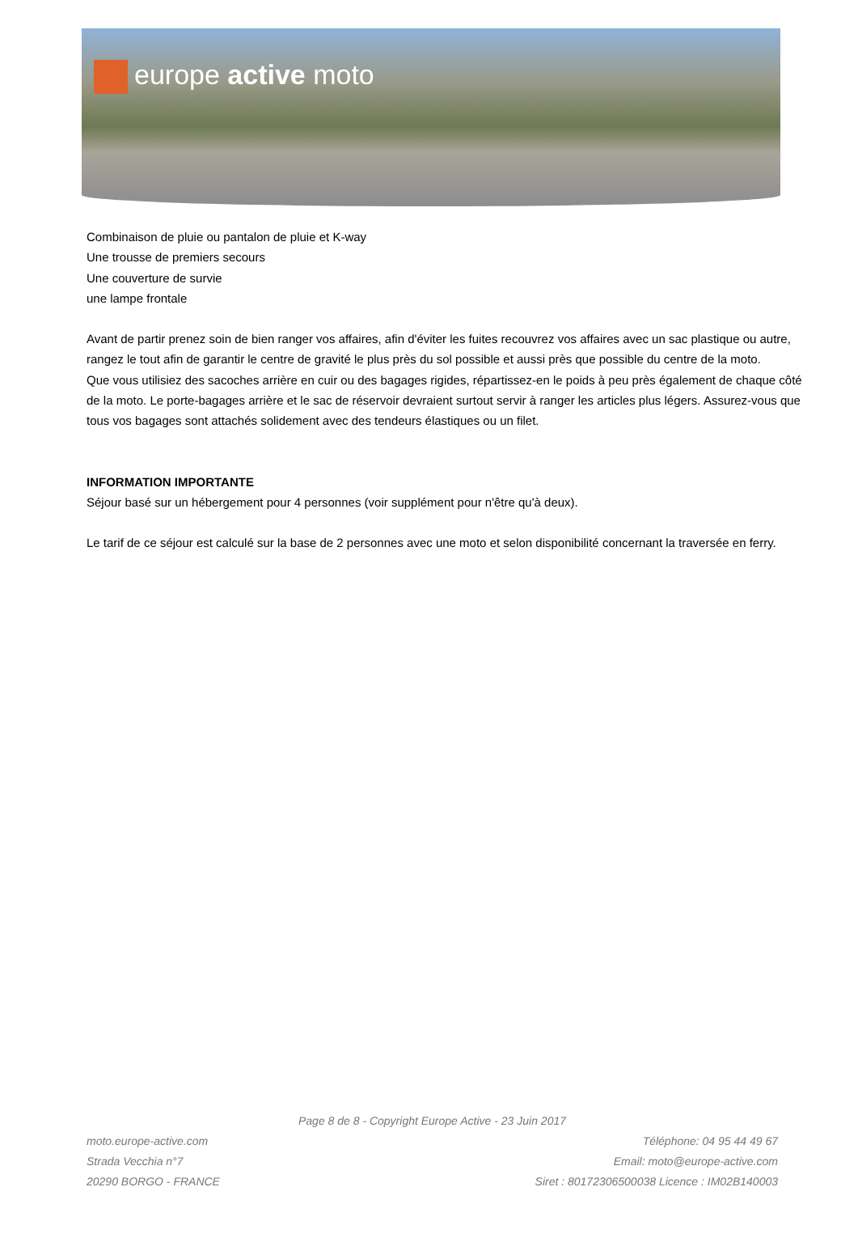europe active moto
Combinaison de pluie ou pantalon de pluie et K-way
Une trousse de premiers secours
Une couverture de survie
une lampe frontale
Avant de partir prenez soin de bien ranger vos affaires, afin d'éviter les fuites recouvrez vos affaires avec un sac plastique ou autre, rangez le tout afin de garantir le centre de gravité le plus près du sol possible et aussi près que possible du centre de la moto.
Que vous utilisiez des sacoches arrière en cuir ou des bagages rigides, répartissez-en le poids à peu près également de chaque côté de la moto. Le porte-bagages arrière et le sac de réservoir devraient surtout servir à ranger les articles plus légers. Assurez-vous que tous vos bagages sont attachés solidement avec des tendeurs élastiques ou un filet.
INFORMATION IMPORTANTE
Séjour basé sur un hébergement pour 4 personnes (voir supplément pour n'être qu'à deux).
Le tarif de ce séjour est calculé sur la base de 2 personnes avec une moto et selon disponibilité concernant la traversée en ferry.
Page 8 de 8 - Copyright Europe Active - 23 Juin 2017
moto.europe-active.com
Strada Vecchia n°7
20290 BORGO - FRANCE
Téléphone: 04 95 44 49 67
Email: moto@europe-active.com
Siret : 80172306500038 Licence : IM02B140003